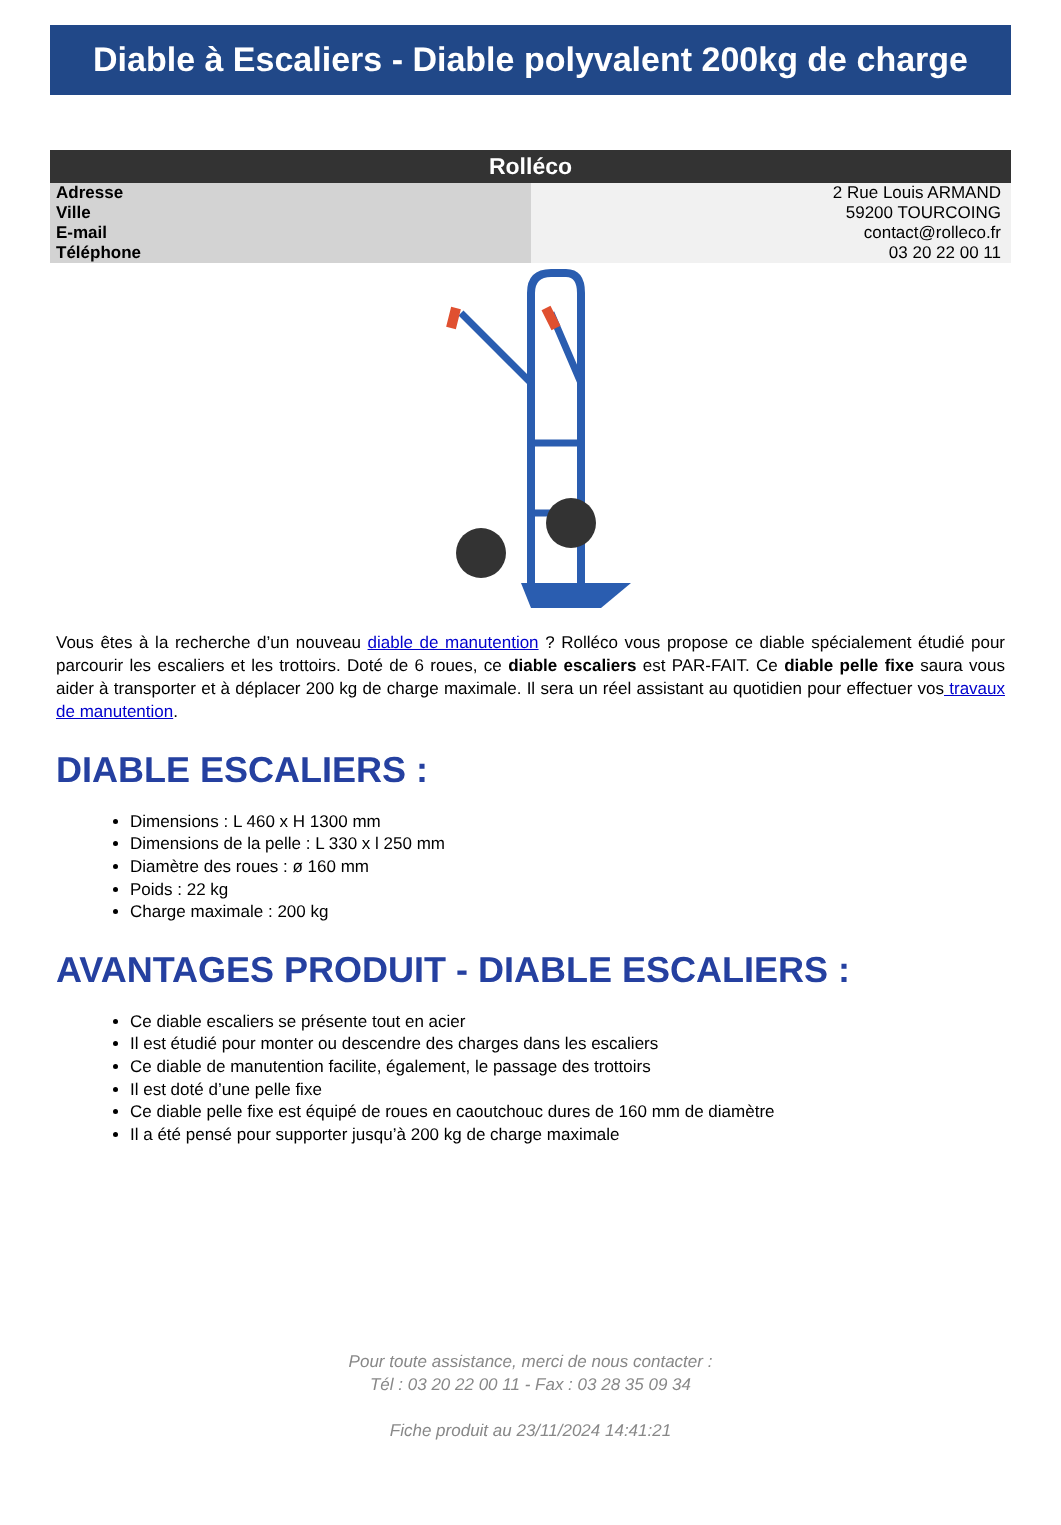Diable à Escaliers - Diable polyvalent 200kg de charge
| Rolléco | |
| --- | --- |
| Adresse | 2 Rue Louis ARMAND |
| Ville | 59200 TOURCOING |
| E-mail | contact@rolleco.fr |
| Téléphone | 03 20 22 00 11 |
Vous êtes à la recherche d’un nouveau diable de manutention ? Rolléco vous propose ce diable spécialement étudié pour parcourir les escaliers et les trottoirs. Doté de 6 roues, ce diable escaliers est PAR-FAIT. Ce diable pelle fixe saura vous aider à transporter et à déplacer 200 kg de charge maximale. Il sera un réel assistant au quotidien pour effectuer vos travaux de manutention.
DIABLE ESCALIERS :
Dimensions : L 460 x H 1300 mm
Dimensions de la pelle : L 330 x l 250 mm
Diamètre des roues : ø 160 mm
Poids : 22 kg
Charge maximale : 200 kg
AVANTAGES PRODUIT - DIABLE ESCALIERS :
Ce diable escaliers se présente tout en acier
Il est étudié pour monter ou descendre des charges dans les escaliers
Ce diable de manutention facilite, également, le passage des trottoirs
Il est doté d’une pelle fixe
Ce diable pelle fixe est équipé de roues en caoutchouc dures de 160 mm de diamètre
Il a été pensé pour supporter jusqu’à 200 kg de charge maximale
Pour toute assistance, merci de nous contacter :
Tél : 03 20 22 00 11 - Fax : 03 28 35 09 34
Fiche produit au 23/11/2024 14:41:21